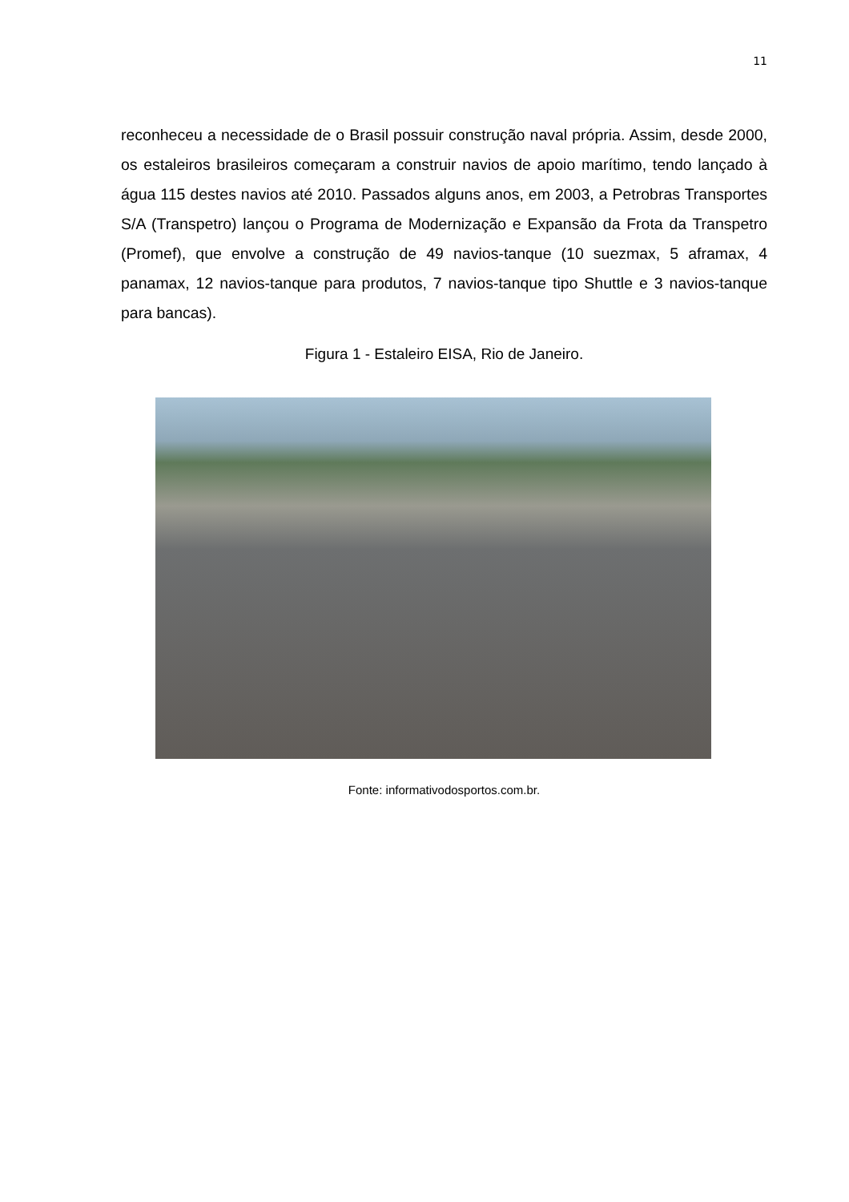11
reconheceu a necessidade de o Brasil possuir construção naval própria. Assim, desde 2000, os estaleiros brasileiros começaram a construir navios de apoio marítimo, tendo lançado à água 115 destes navios até 2010. Passados alguns anos, em 2003, a Petrobras Transportes S/A (Transpetro) lançou o Programa de Modernização e Expansão da Frota da Transpetro (Promef), que envolve a construção de 49 navios-tanque (10 suezmax, 5 aframax, 4 panamax, 12 navios-tanque para produtos, 7 navios-tanque tipo Shuttle e 3 navios-tanque para bancas).
Figura 1 - Estaleiro EISA, Rio de Janeiro.
Fonte: informativodosportos.com.br.